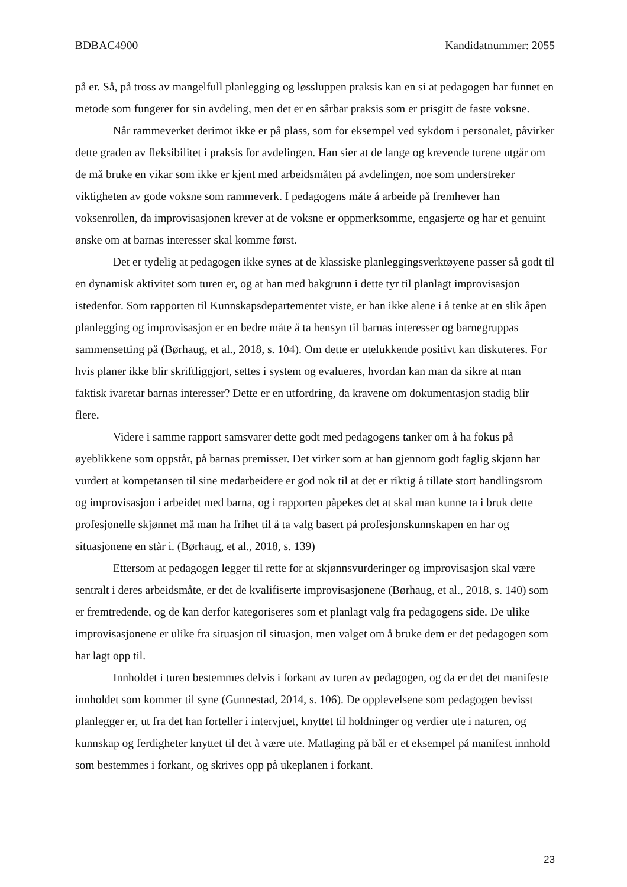BDBAC4900 Kandidatnummer: 2055
på er. Så, på tross av mangelfull planlegging og løssluppen praksis kan en si at pedagogen har funnet en metode som fungerer for sin avdeling, men det er en sårbar praksis som er prisgitt de faste voksne.
Når rammeverket derimot ikke er på plass, som for eksempel ved sykdom i personalet, påvirker dette graden av fleksibilitet i praksis for avdelingen. Han sier at de lange og krevende turene utgår om de må bruke en vikar som ikke er kjent med arbeidsmåten på avdelingen, noe som understreker viktigheten av gode voksne som rammeverk. I pedagogens måte å arbeide på fremhever han voksenrollen, da improvisasjonen krever at de voksne er oppmerksomme, engasjerte og har et genuint ønske om at barnas interesser skal komme først.
Det er tydelig at pedagogen ikke synes at de klassiske planleggingsverktøyene passer så godt til en dynamisk aktivitet som turen er, og at han med bakgrunn i dette tyr til planlagt improvisasjon istedenfor. Som rapporten til Kunnskapsdepartementet viste, er han ikke alene i å tenke at en slik åpen planlegging og improvisasjon er en bedre måte å ta hensyn til barnas interesser og barnegruppas sammensetting på (Børhaug, et al., 2018, s. 104). Om dette er utelukkende positivt kan diskuteres. For hvis planer ikke blir skriftliggjort, settes i system og evalueres, hvordan kan man da sikre at man faktisk ivaretar barnas interesser? Dette er en utfordring, da kravene om dokumentasjon stadig blir flere.
Videre i samme rapport samsvarer dette godt med pedagogens tanker om å ha fokus på øyeblikkene som oppstår, på barnas premisser. Det virker som at han gjennom godt faglig skjønn har vurdert at kompetansen til sine medarbeidere er god nok til at det er riktig å tillate stort handlingsrom og improvisasjon i arbeidet med barna, og i rapporten påpekes det at skal man kunne ta i bruk dette profesjonelle skjønnet må man ha frihet til å ta valg basert på profesjonskunnskapen en har og situasjonene en står i. (Børhaug, et al., 2018, s. 139)
Ettersom at pedagogen legger til rette for at skjønnsvurderinger og improvisasjon skal være sentralt i deres arbeidsmåte, er det de kvalifiserte improvisasjonene (Børhaug, et al., 2018, s. 140) som er fremtredende, og de kan derfor kategoriseres som et planlagt valg fra pedagogens side. De ulike improvisasjonene er ulike fra situasjon til situasjon, men valget om å bruke dem er det pedagogen som har lagt opp til.
Innholdet i turen bestemmes delvis i forkant av turen av pedagogen, og da er det det manifeste innholdet som kommer til syne (Gunnestad, 2014, s. 106). De opplevelsene som pedagogen bevisst planlegger er, ut fra det han forteller i intervjuet, knyttet til holdninger og verdier ute i naturen, og kunnskap og ferdigheter knyttet til det å være ute. Matlaging på bål er et eksempel på manifest innhold som bestemmes i forkant, og skrives opp på ukeplanen i forkant.
23